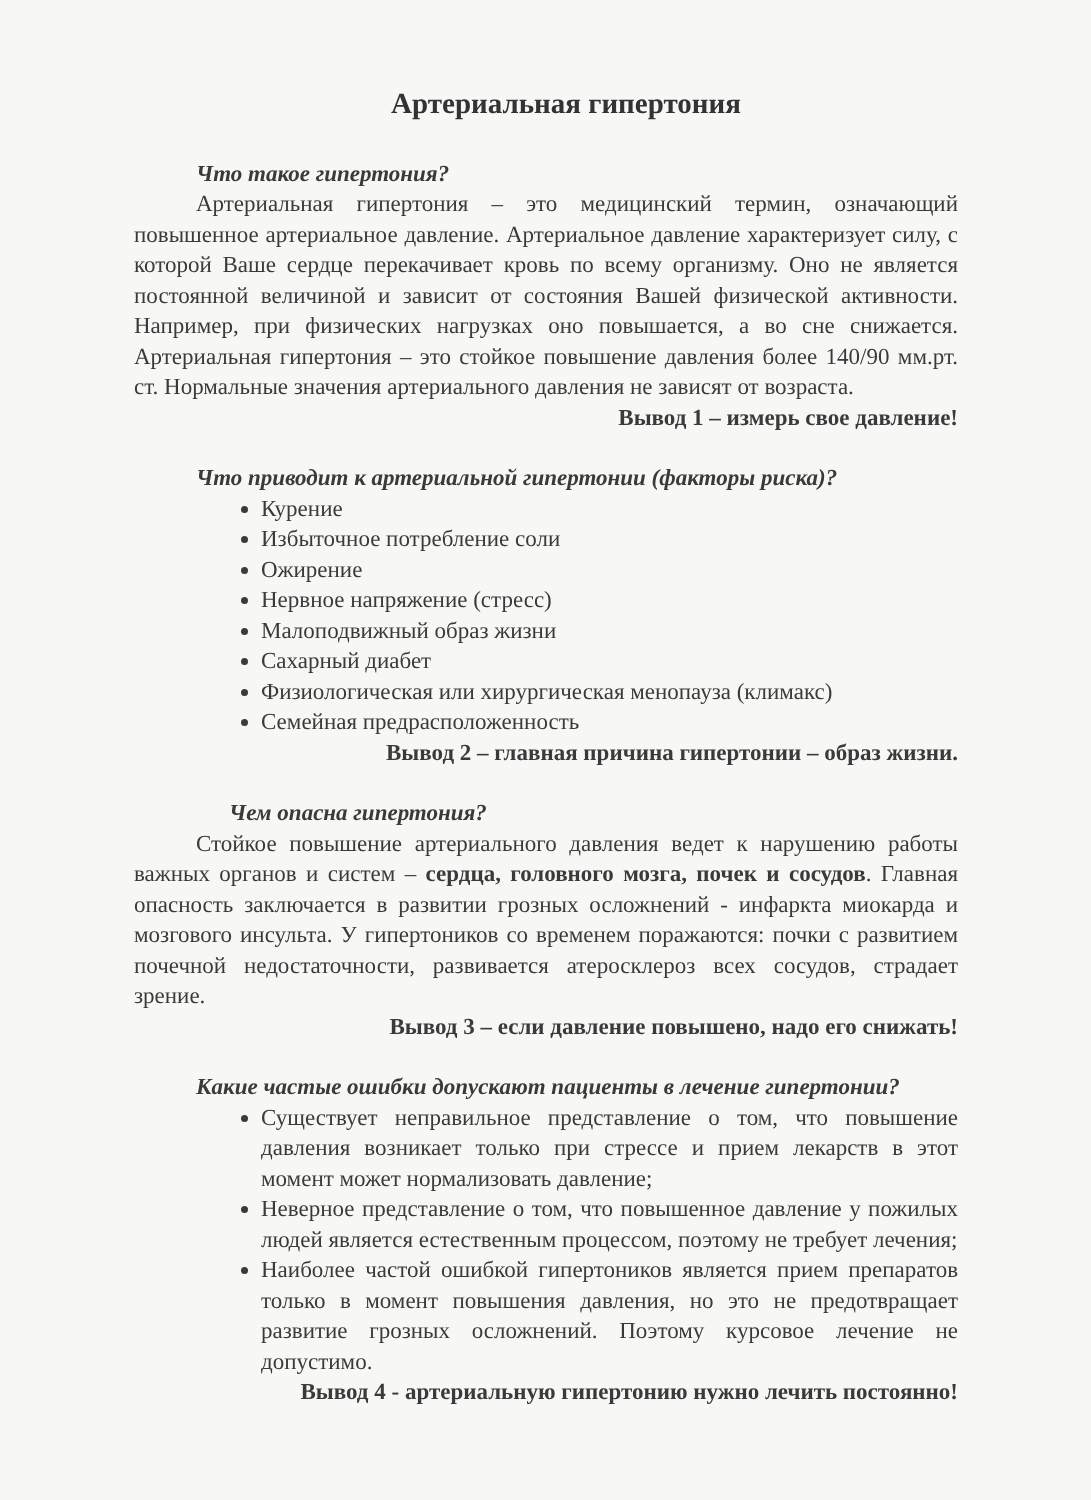Артериальная гипертония
Что такое гипертония?
Артериальная гипертония – это медицинский термин, означающий повышенное артериальное давление. Артериальное давление характеризует силу, с которой Ваше сердце перекачивает кровь по всему организму. Оно не является постоянной величиной и зависит от состояния Вашей физической активности. Например, при физических нагрузках оно повышается, а во сне снижается. Артериальная гипертония – это стойкое повышение давления более 140/90 мм.рт. ст. Нормальные значения артериального давления не зависят от возраста.
Вывод 1 – измерь свое давление!
Что приводит к артериальной гипертонии (факторы риска)?
Курение
Избыточное потребление соли
Ожирение
Нервное напряжение (стресс)
Малоподвижный образ жизни
Сахарный диабет
Физиологическая или хирургическая менопауза (климакс)
Семейная предрасположенность
Вывод 2 – главная причина гипертонии – образ жизни.
Чем опасна гипертония?
Стойкое повышение артериального давления ведет к нарушению работы важных органов и систем – сердца, головного мозга, почек и сосудов. Главная опасность заключается в развитии грозных осложнений - инфаркта миокарда и мозгового инсульта. У гипертоников со временем поражаются: почки с развитием почечной недостаточности, развивается атеросклероз всех сосудов, страдает зрение.
Вывод 3 – если давление повышено, надо его снижать!
Какие частые ошибки допускают пациенты в лечение гипертонии?
Существует неправильное представление о том, что повышение давления возникает только при стрессе и прием лекарств в этот момент может нормализовать давление;
Неверное представление о том, что повышенное давление у пожилых людей является естественным процессом, поэтому не требует лечения;
Наиболее частой ошибкой гипертоников является прием препаратов только в момент повышения давления, но это не предотвращает развитие грозных осложнений. Поэтому курсовое лечение не допустимо.
Вывод 4 - артериальную гипертонию нужно лечить постоянно!